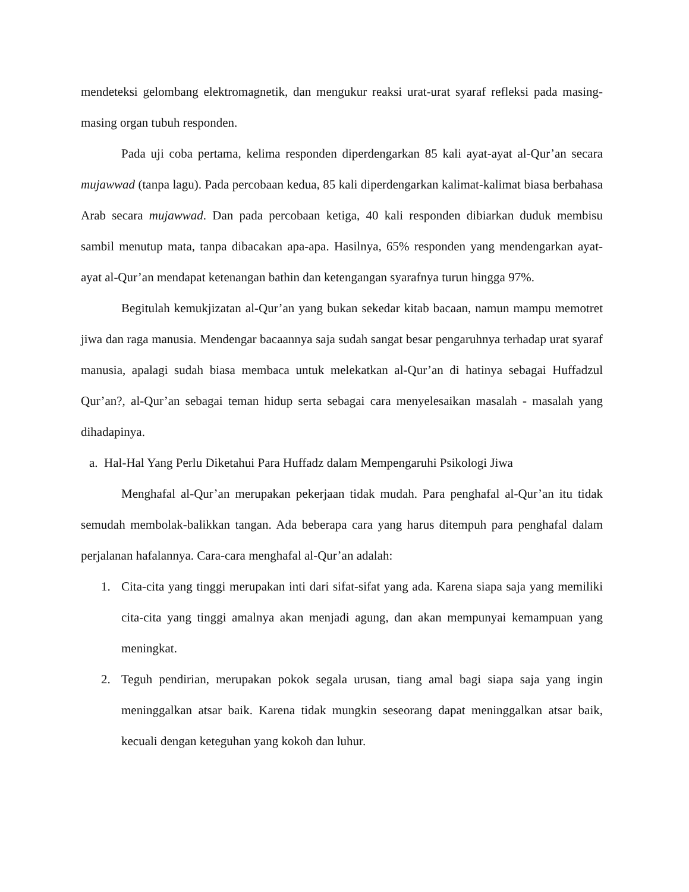mendeteksi gelombang elektromagnetik, dan mengukur reaksi urat-urat syaraf refleksi pada masing-masing organ tubuh responden.
Pada uji coba pertama, kelima responden diperdengarkan 85 kali ayat-ayat al-Qur’an secara mujawwad (tanpa lagu). Pada percobaan kedua, 85 kali diperdengarkan kalimat-kalimat biasa berbahasa Arab secara mujawwad. Dan pada percobaan ketiga, 40 kali responden dibiarkan duduk membisu sambil menutup mata, tanpa dibacakan apa-apa. Hasilnya, 65% responden yang mendengarkan ayat-ayat al-Qur’an mendapat ketenangan bathin dan ketengangan syarafnya turun hingga 97%.
Begitulah kemukjizatan al-Qur’an yang bukan sekedar kitab bacaan, namun mampu memotret jiwa dan raga manusia. Mendengar bacaannya saja sudah sangat besar pengaruhnya terhadap urat syaraf manusia, apalagi sudah biasa membaca untuk melekatkan al-Qur’an di hatinya sebagai Huffadzul Qur’an?, al-Qur’an sebagai teman hidup serta sebagai cara menyelesaikan masalah - masalah yang dihadapinya.
a. Hal-Hal Yang Perlu Diketahui Para Huffadz dalam Mempengaruhi Psikologi Jiwa
Menghafal al-Qur’an merupakan pekerjaan tidak mudah. Para penghafal al-Qur’an itu tidak semudah membolak-balikkan tangan. Ada beberapa cara yang harus ditempuh para penghafal dalam perjalanan hafalannya. Cara-cara menghafal al-Qur’an adalah:
1. Cita-cita yang tinggi merupakan inti dari sifat-sifat yang ada. Karena siapa saja yang memiliki cita-cita yang tinggi amalnya akan menjadi agung, dan akan mempunyai kemampuan yang meningkat.
2. Teguh pendirian, merupakan pokok segala urusan, tiang amal bagi siapa saja yang ingin meninggalkan atsar baik. Karena tidak mungkin seseorang dapat meninggalkan atsar baik, kecuali dengan keteguhan yang kokoh dan luhur.